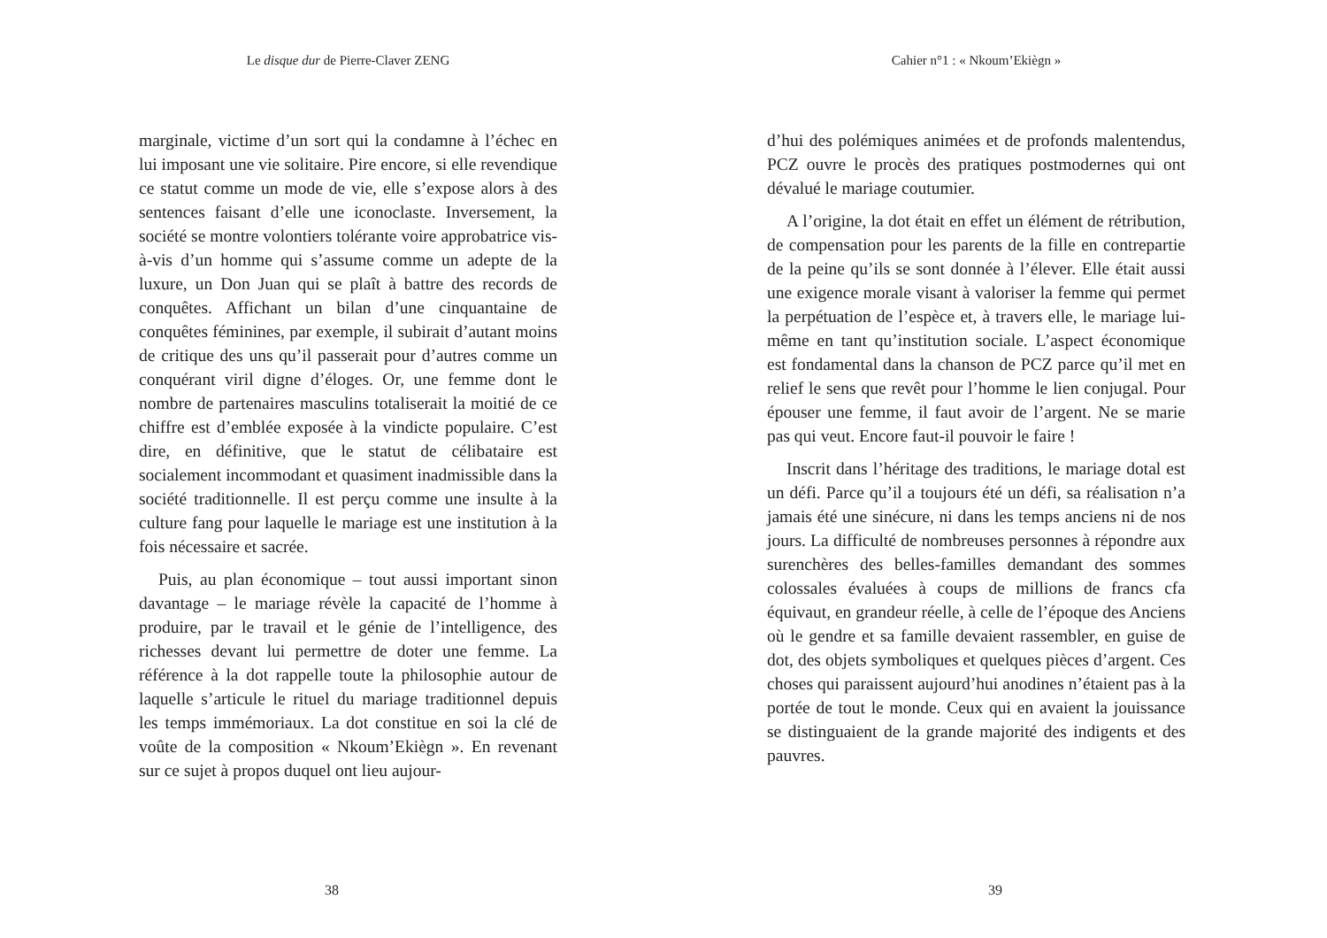Le disque dur de Pierre-Claver ZENG
marginale, victime d’un sort qui la condamne à l’échec en lui imposant une vie solitaire. Pire encore, si elle revendique ce statut comme un mode de vie, elle s’expose alors à des sentences faisant d’elle une iconoclaste. Inversement, la société se montre volontiers tolérante voire approbatrice vis-à-vis d’un homme qui s’assume comme un adepte de la luxure, un Don Juan qui se plaît à battre des records de conquêtes. Affichant un bilan d’une cinquantaine de conquêtes féminines, par exemple, il subirait d’autant moins de critique des uns qu’il passerait pour d’autres comme un conquérant viril digne d’éloges. Or, une femme dont le nombre de partenaires masculins totaliserait la moitié de ce chiffre est d’emblée exposée à la vindicte populaire. C’est dire, en définitive, que le statut de célibataire est socialement incommodant et quasiment inadmissible dans la société traditionnelle. Il est perçu comme une insulte à la culture fang pour laquelle le mariage est une institution à la fois nécessaire et sacrée.
Puis, au plan économique – tout aussi important sinon davantage – le mariage révèle la capacité de l’homme à produire, par le travail et le génie de l’intelligence, des richesses devant lui permettre de doter une femme. La référence à la dot rappelle toute la philosophie autour de laquelle s’articule le rituel du mariage traditionnel depuis les temps immémoriaux. La dot constitue en soi la clé de voûte de la composition « Nkoum’Ekiègn ». En revenant sur ce sujet à propos duquel ont lieu aujour-
38
Cahier n°1 : « Nkoum’Ekiègn »
d’hui des polémiques animées et de profonds malentendus, PCZ ouvre le procès des pratiques postmodernes qui ont dévalué le mariage coutumier.
A l’origine, la dot était en effet un élément de rétribution, de compensation pour les parents de la fille en contrepartie de la peine qu’ils se sont donnée à l’élever. Elle était aussi une exigence morale visant à valoriser la femme qui permet la perpétuation de l’espèce et, à travers elle, le mariage lui-même en tant qu’institution sociale. L’aspect économique est fondamental dans la chanson de PCZ parce qu’il met en relief le sens que revêt pour l’homme le lien conjugal. Pour épouser une femme, il faut avoir de l’argent. Ne se marie pas qui veut. Encore faut-il pouvoir le faire !
Inscrit dans l’héritage des traditions, le mariage dotal est un défi. Parce qu’il a toujours été un défi, sa réalisation n’a jamais été une sinécure, ni dans les temps anciens ni de nos jours. La difficulté de nombreuses personnes à répondre aux surenchères des belles-familles demandant des sommes colossales évaluées à coups de millions de francs cfa équivaut, en grandeur réelle, à celle de l’époque des Anciens où le gendre et sa famille devaient rassembler, en guise de dot, des objets symboliques et quelques pièces d’argent. Ces choses qui paraissent aujourd’hui anodines n’étaient pas à la portée de tout le monde. Ceux qui en avaient la jouissance se distinguaient de la grande majorité des indigents et des pauvres.
39